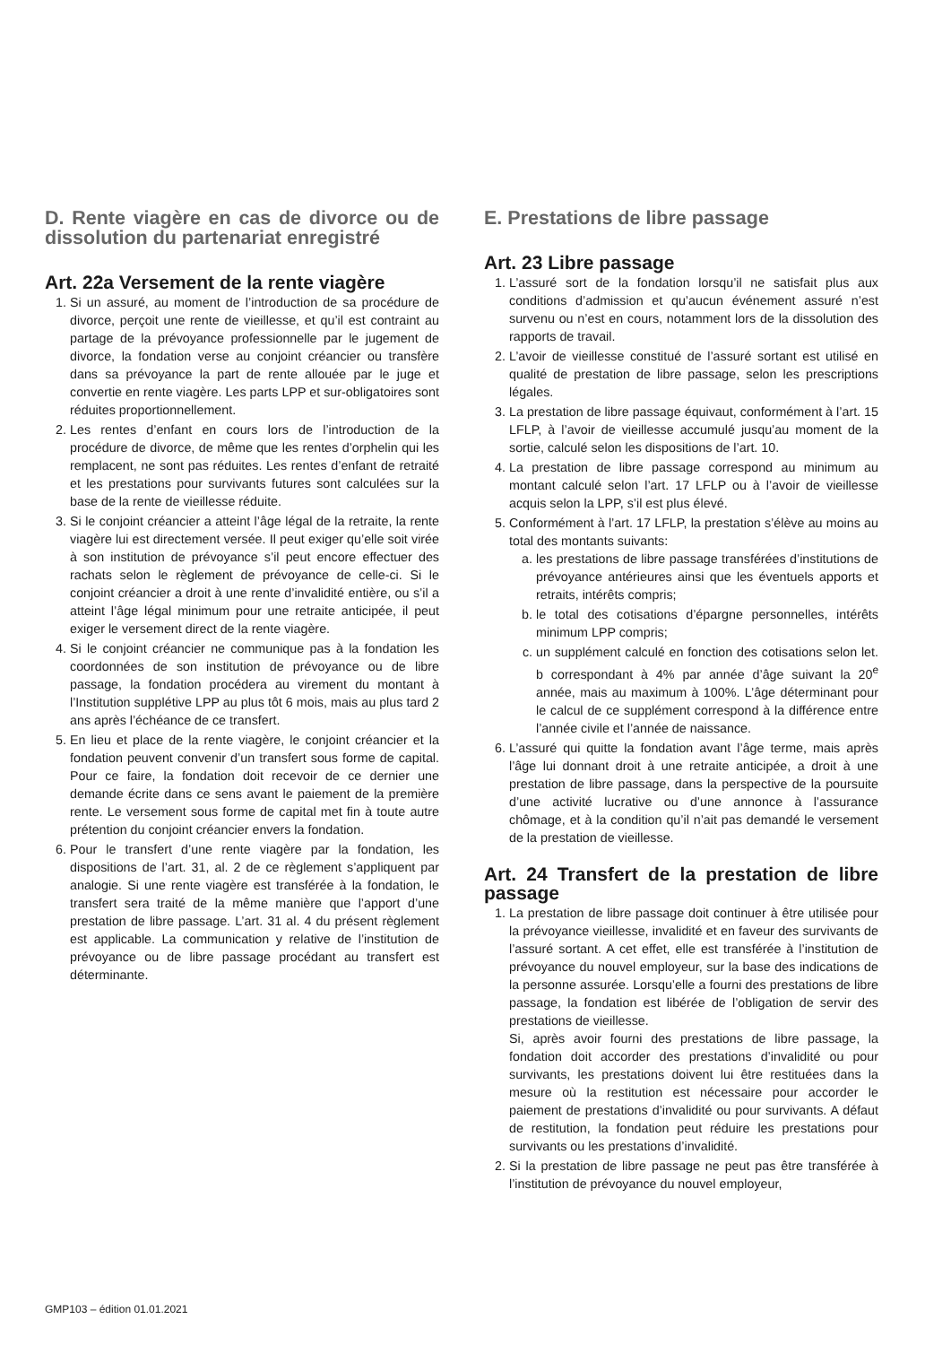D. Rente viagère en cas de divorce ou de dissolution du partenariat enregistré
Art. 22a Versement de la rente viagère
1. Si un assuré, au moment de l’introduction de sa procédure de divorce, perçoit une rente de vieillesse, et qu’il est contraint au partage de la prévoyance professionnelle par le jugement de divorce, la fondation verse au conjoint créancier ou transfère dans sa prévoyance la part de rente allouée par le juge et convertie en rente viagère. Les parts LPP et sur-obligatoires sont réduites proportionnellement.
2. Les rentes d’enfant en cours lors de l’introduction de la procédure de divorce, de même que les rentes d’orphelin qui les remplacent, ne sont pas réduites. Les rentes d’enfant de retraité et les prestations pour survivants futures sont calculées sur la base de la rente de vieillesse réduite.
3. Si le conjoint créancier a atteint l’âge légal de la retraite, la rente viagère lui est directement versée. Il peut exiger qu’elle soit virée à son institution de prévoyance s’il peut encore effectuer des rachats selon le règlement de prévoyance de celle-ci. Si le conjoint créancier a droit à une rente d’invalidité entière, ou s’il a atteint l’âge légal minimum pour une retraite anticipée, il peut exiger le versement direct de la rente viagère.
4. Si le conjoint créancier ne communique pas à la fondation les coordonnées de son institution de prévoyance ou de libre passage, la fondation procédera au virement du montant à l’Institution supplétive LPP au plus tôt 6 mois, mais au plus tard 2 ans après l’échéance de ce transfert.
5. En lieu et place de la rente viagère, le conjoint créancier et la fondation peuvent convenir d’un transfert sous forme de capital. Pour ce faire, la fondation doit recevoir de ce dernier une demande écrite dans ce sens avant le paiement de la première rente. Le versement sous forme de capital met fin à toute autre prétention du conjoint créancier envers la fondation.
6. Pour le transfert d’une rente viagère par la fondation, les dispositions de l’art. 31, al. 2 de ce règlement s’appliquent par analogie. Si une rente viagère est transférée à la fondation, le transfert sera traité de la même manière que l’apport d’une prestation de libre passage. L’art. 31 al. 4 du présent règlement est applicable. La communication y relative de l’institution de prévoyance ou de libre passage procédant au transfert est déterminante.
E. Prestations de libre passage
Art. 23 Libre passage
1. L’assuré sort de la fondation lorsqu’il ne satisfait plus aux conditions d’admission et qu’aucun événement assuré n’est survenu ou n’est en cours, notamment lors de la dissolution des rapports de travail.
2. L’avoir de vieillesse constitué de l’assuré sortant est utilisé en qualité de prestation de libre passage, selon les prescriptions légales.
3. La prestation de libre passage équivaut, conformément à l’art. 15 LFLP, à l’avoir de vieillesse accumulé jusqu’au moment de la sortie, calculé selon les dispositions de l’art. 10.
4. La prestation de libre passage correspond au minimum au montant calculé selon l’art. 17 LFLP ou à l’avoir de vieillesse acquis selon la LPP, s’il est plus élevé.
5. Conformément à l’art. 17 LFLP, la prestation s’élève au moins au total des montants suivants:
a. les prestations de libre passage transférées d’institutions de prévoyance antérieures ainsi que les éventuels apports et retraits, intérêts compris;
b. le total des cotisations d’épargne personnelles, intérêts minimum LPP compris;
c. un supplément calculé en fonction des cotisations selon let. b correspondant à 4% par année d’âge suivant la 20<sup>e</sup> année, mais au maximum à 100%. L’âge déterminant pour le calcul de ce supplément correspond à la différence entre l’année civile et l’année de naissance.
6. L’assuré qui quitte la fondation avant l’âge terme, mais après l’âge lui donnant droit à une retraite anticipée, a droit à une prestation de libre passage, dans la perspective de la poursuite d’une activité lucrative ou d’une annonce à l’assurance chômage, et à la condition qu’il n’ait pas demandé le versement de la prestation de vieillesse.
Art. 24 Transfert de la prestation de libre passage
1. La prestation de libre passage doit continuer à être utilisée pour la prévoyance vieillesse, invalidité et en faveur des survivants de l’assuré sortant. A cet effet, elle est transférée à l’institution de prévoyance du nouvel employeur, sur la base des indications de la personne assurée. Lorsqu’elle a fourni des prestations de libre passage, la fondation est libérée de l’obligation de servir des prestations de vieillesse.
Si, après avoir fourni des prestations de libre passage, la fondation doit accorder des prestations d’invalidité ou pour survivants, les prestations doivent lui être restituées dans la mesure où la restitution est nécessaire pour accorder le paiement de prestations d’invalidité ou pour survivants. A défaut de restitution, la fondation peut réduire les prestations pour survivants ou les prestations d’invalidité.
2. Si la prestation de libre passage ne peut pas être transférée à l’institution de prévoyance du nouvel employeur,
GMP103 – édition 01.01.2021